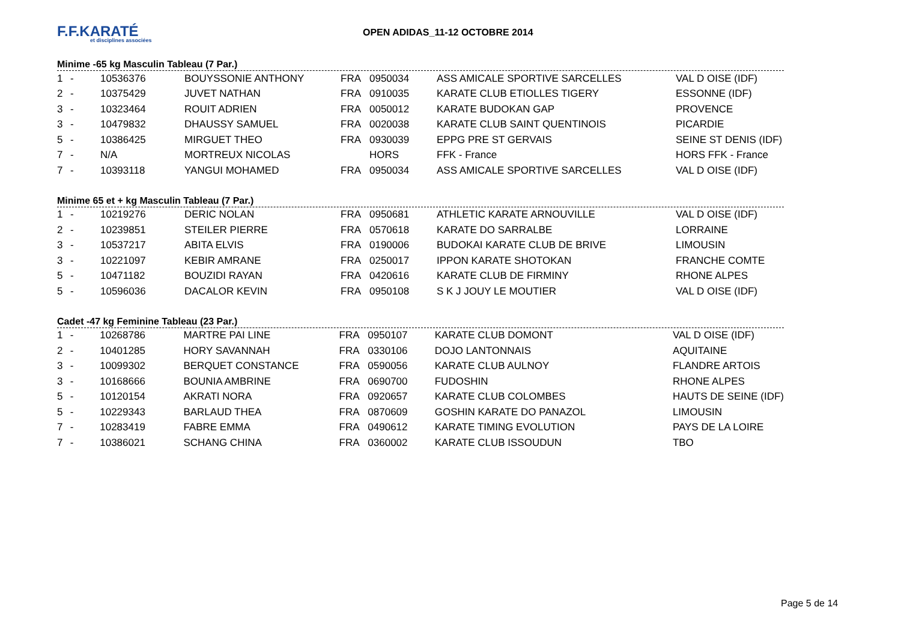F.F.KARATÉ
et disciplines associées
OPEN ADIDAS_11-12 OCTOBRE 2014
Minime -65 kg Masculin Tableau (7 Par.)
| 1 | - | 10536376 | BOUYSSONIE ANTHONY | FRA | 0950034 | ASS AMICALE SPORTIVE SARCELLES | VAL D OISE (IDF) |
| 2 | - | 10375429 | JUVET NATHAN | FRA | 0910035 | KARATE CLUB ETIOLLES TIGERY | ESSONNE (IDF) |
| 3 | - | 10323464 | ROUIT ADRIEN | FRA | 0050012 | KARATE BUDOKAN GAP | PROVENCE |
| 3 | - | 10479832 | DHAUSSY SAMUEL | FRA | 0020038 | KARATE CLUB SAINT QUENTINOIS | PICARDIE |
| 5 | - | 10386425 | MIRGUET THEO | FRA | 0930039 | EPPG PRE ST GERVAIS | SEINE ST DENIS (IDF) |
| 7 | - | N/A | MORTREUX NICOLAS | | HORS | FFK - France | HORS FFK - France |
| 7 | - | 10393118 | YANGUI MOHAMED | FRA | 0950034 | ASS AMICALE SPORTIVE SARCELLES | VAL D OISE (IDF) |
Minime 65 et + kg Masculin Tableau (7 Par.)
| 1 | - | 10219276 | DERIC NOLAN | FRA | 0950681 | ATHLETIC KARATE ARNOUVILLE | VAL D OISE (IDF) |
| 2 | - | 10239851 | STEILER PIERRE | FRA | 0570618 | KARATE DO SARRALBE | LORRAINE |
| 3 | - | 10537217 | ABITA ELVIS | FRA | 0190006 | BUDOKAI KARATE CLUB DE BRIVE | LIMOUSIN |
| 3 | - | 10221097 | KEBIR AMRANE | FRA | 0250017 | IPPON KARATE SHOTOKAN | FRANCHE COMTE |
| 5 | - | 10471182 | BOUZIDI RAYAN | FRA | 0420616 | KARATE CLUB DE FIRMINY | RHONE ALPES |
| 5 | - | 10596036 | DACALOR KEVIN | FRA | 0950108 | S K J JOUY LE MOUTIER | VAL D OISE (IDF) |
Cadet -47 kg Feminine Tableau (23 Par.)
| 1 | - | 10268786 | MARTRE PAI LINE | FRA | 0950107 | KARATE CLUB DOMONT | VAL D OISE (IDF) |
| 2 | - | 10401285 | HORY SAVANNAH | FRA | 0330106 | DOJO LANTONNAIS | AQUITAINE |
| 3 | - | 10099302 | BERQUET CONSTANCE | FRA | 0590056 | KARATE CLUB AULNOY | FLANDRE ARTOIS |
| 3 | - | 10168666 | BOUNIA AMBRINE | FRA | 0690700 | FUDOSHIN | RHONE ALPES |
| 5 | - | 10120154 | AKRATI NORA | FRA | 0920657 | KARATE CLUB COLOMBES | HAUTS DE SEINE (IDF) |
| 5 | - | 10229343 | BARLAUD THEA | FRA | 0870609 | GOSHIN KARATE DO PANAZOL | LIMOUSIN |
| 7 | - | 10283419 | FABRE EMMA | FRA | 0490612 | KARATE TIMING EVOLUTION | PAYS DE LA LOIRE |
| 7 | - | 10386021 | SCHANG CHINA | FRA | 0360002 | KARATE CLUB ISSOUDUN | TBO |
Page 5 de 14